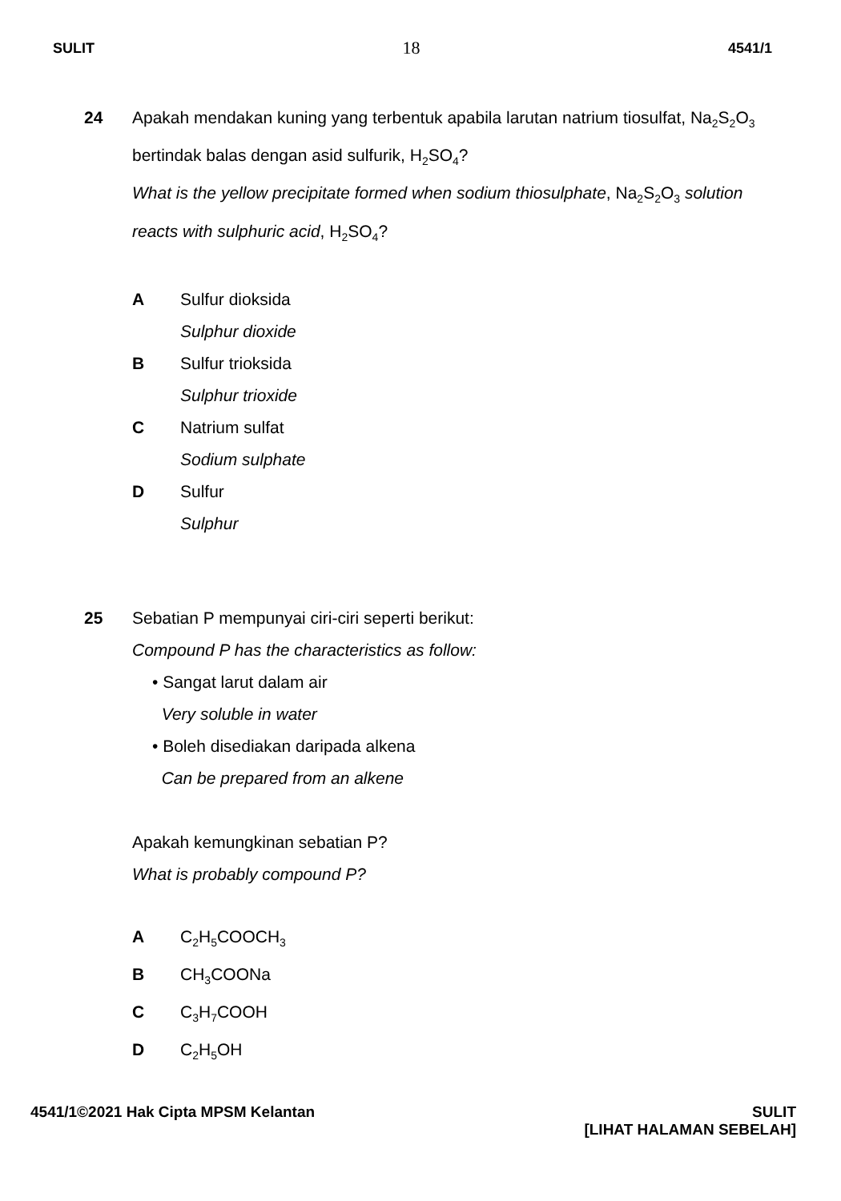SULIT 18 4541/1
24 Apakah mendakan kuning yang terbentuk apabila larutan natrium tiosulfat, Na<sub>2</sub>S<sub>2</sub>O<sub>3</sub> bertindak balas dengan asid sulfurik, H<sub>2</sub>SO<sub>4</sub>?
What is the yellow precipitate formed when sodium thiosulphate, Na<sub>2</sub>S<sub>2</sub>O<sub>3</sub> solution reacts with sulphuric acid, H<sub>2</sub>SO<sub>4</sub>?
A Sulfur dioksida
Sulphur dioxide
B Sulfur trioksida
Sulphur trioxide
C Natrium sulfat
Sodium sulphate
D Sulfur
Sulphur
25 Sebatian P mempunyai ciri-ciri seperti berikut:
Compound P has the characteristics as follow:
• Sangat larut dalam air
Very soluble in water
• Boleh disediakan daripada alkena
Can be prepared from an alkene
Apakah kemungkinan sebatian P?
What is probably compound P?
A C<sub>2</sub>H<sub>5</sub>COOCH<sub>3</sub>
B CH<sub>3</sub>COONa
C C<sub>3</sub>H<sub>7</sub>COOH
D C<sub>2</sub>H<sub>5</sub>OH
4541/1©2021 Hak Cipta MPSM Kelantan
SULIT
[LIHAT HALAMAN SEBELAH]